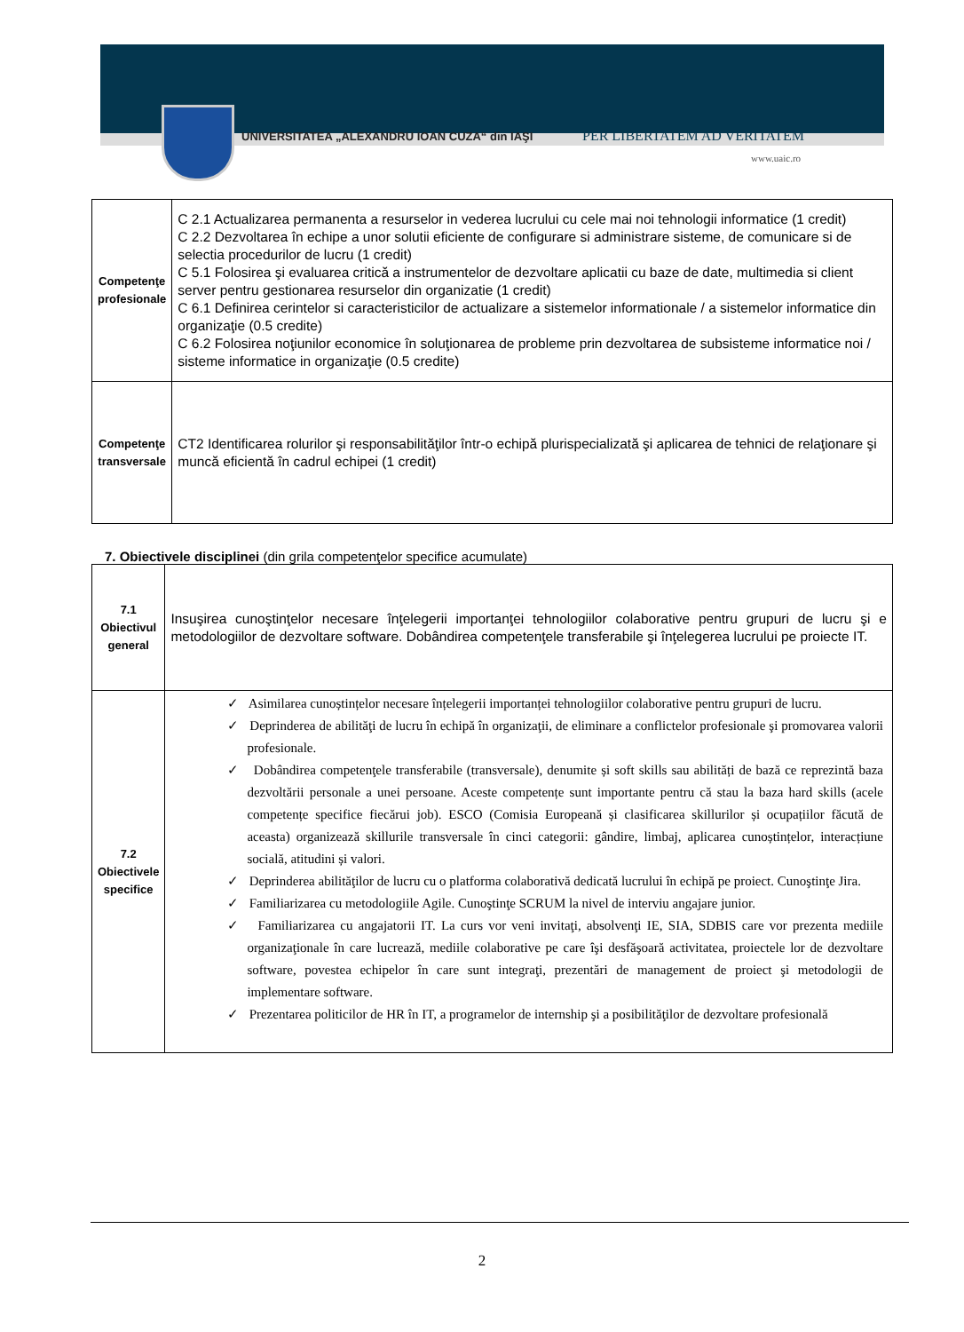UNIVERSITATEA „ALEXANDRU IOAN CUZA“ din IAŞI
PER LIBERTATEM AD VERITATEM
www.uaic.ro
| Competenţe profesionale | C 2.1 Actualizarea permanenta a resurselor in vederea lucrului cu cele mai noi tehnologii informatice (1 credit) C 2.2 Dezvoltarea în echipe a unor solutii eficiente de configurare si administrare sisteme, de comunicare si de selectia procedurilor de lucru (1 credit) C 5.1 Folosirea şi evaluarea critică a instrumentelor de dezvoltare aplicatii cu baze de date, multimedia si client server pentru gestionarea resurselor din organizatie (1 credit) C 6.1 Definirea cerintelor si caracteristicilor de actualizare a sistemelor informationale / a sistemelor informatice din organizaţie (0.5 credite) C 6.2 Folosirea noţiunilor economice în soluţionarea de probleme prin dezvoltarea de subsisteme informatice noi / sisteme informatice in organizaţie (0.5 credite) |
| Competenţe transversale | CT2 Identificarea rolurilor şi responsabilităţilor într-o echipă plurispecializată şi aplicarea de tehnici de relaţionare şi muncă eficientă în cadrul echipei (1 credit) |
7. Obiectivele disciplinei (din grila competenţelor specifice acumulate)
| 7.1 Obiectivul general | Insuşirea cunoştinţelor necesare înţelegerii importanţei tehnologiilor colaborative pentru grupuri de lucru şi e metodologiilor de dezvoltare software. Dobândirea competenţele transferabile şi înţelegerea lucrului pe proiecte IT. |
| 7.2 Obiectivele specifice | ✓ Asimilarea cunoștințelor necesare înțelegerii importanței tehnologiilor colaborative pentru grupuri de lucru. ✓ Deprinderea de abilităţi de lucru în echipă în organizaţii, de eliminare a conflictelor profesionale şi promovarea valorii profesionale. ✓ Dobândirea competenţele transferabile (transversale), denumite și soft skills sau abilități de bază ce reprezintă baza dezvoltării personale a unei persoane. Aceste competențe sunt importante pentru că stau la baza hard skills (acele competențe specifice fiecărui job). ESCO (Comisia Europeană și clasificarea skillurilor și ocupațiilor făcută de aceasta) organizează skillurile transversale în cinci categorii: gândire, limbaj, aplicarea cunoștințelor, interacțiune socială, atitudini și valori. ✓ Deprinderea abilităţilor de lucru cu o platforma colaborativă dedicată lucrului în echipă pe proiect. Cunoştinţe Jira. ✓ Familiarizarea cu metodologiile Agile. Cunoştinţe SCRUM la nivel de interviu angajare junior. ✓ Familiarizarea cu angajatorii IT. La curs vor veni invitaţi, absolvenţi IE, SIA, SDBIS care vor prezenta mediile organizaţionale în care lucrează, mediile colaborative pe care îşi desfăşoară activitatea, proiectele lor de dezvoltare software, povestea echipelor în care sunt integraţi, prezentări de management de proiect şi metodologii de implementare software. ✓ Prezentarea politicilor de HR în IT, a programelor de internship şi a posibilităţilor de dezvoltare profesională |
2